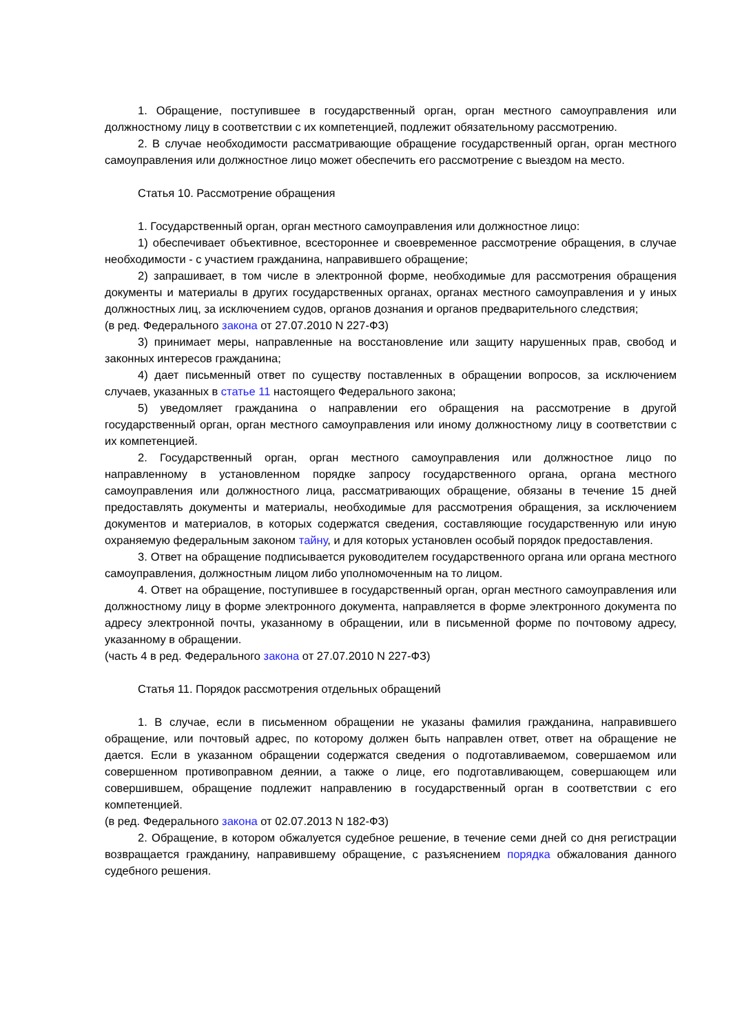1. Обращение, поступившее в государственный орган, орган местного самоуправления или должностному лицу в соответствии с их компетенцией, подлежит обязательному рассмотрению.
2. В случае необходимости рассматривающие обращение государственный орган, орган местного самоуправления или должностное лицо может обеспечить его рассмотрение с выездом на место.
Статья 10. Рассмотрение обращения
1. Государственный орган, орган местного самоуправления или должностное лицо:
1) обеспечивает объективное, всестороннее и своевременное рассмотрение обращения, в случае необходимости - с участием гражданина, направившего обращение;
2) запрашивает, в том числе в электронной форме, необходимые для рассмотрения обращения документы и материалы в других государственных органах, органах местного самоуправления и у иных должностных лиц, за исключением судов, органов дознания и органов предварительного следствия;
(в ред. Федерального закона от 27.07.2010 N 227-ФЗ)
3) принимает меры, направленные на восстановление или защиту нарушенных прав, свобод и законных интересов гражданина;
4) дает письменный ответ по существу поставленных в обращении вопросов, за исключением случаев, указанных в статье 11 настоящего Федерального закона;
5) уведомляет гражданина о направлении его обращения на рассмотрение в другой государственный орган, орган местного самоуправления или иному должностному лицу в соответствии с их компетенцией.
2. Государственный орган, орган местного самоуправления или должностное лицо по направленному в установленном порядке запросу государственного органа, органа местного самоуправления или должностного лица, рассматривающих обращение, обязаны в течение 15 дней предоставлять документы и материалы, необходимые для рассмотрения обращения, за исключением документов и материалов, в которых содержатся сведения, составляющие государственную или иную охраняемую федеральным законом тайну, и для которых установлен особый порядок предоставления.
3. Ответ на обращение подписывается руководителем государственного органа или органа местного самоуправления, должностным лицом либо уполномоченным на то лицом.
4. Ответ на обращение, поступившее в государственный орган, орган местного самоуправления или должностному лицу в форме электронного документа, направляется в форме электронного документа по адресу электронной почты, указанному в обращении, или в письменной форме по почтовому адресу, указанному в обращении.
(часть 4 в ред. Федерального закона от 27.07.2010 N 227-ФЗ)
Статья 11. Порядок рассмотрения отдельных обращений
1. В случае, если в письменном обращении не указаны фамилия гражданина, направившего обращение, или почтовый адрес, по которому должен быть направлен ответ, ответ на обращение не дается. Если в указанном обращении содержатся сведения о подготавливаемом, совершаемом или совершенном противоправном деянии, а также о лице, его подготавливающем, совершающем или совершившем, обращение подлежит направлению в государственный орган в соответствии с его компетенцией.
(в ред. Федерального закона от 02.07.2013 N 182-ФЗ)
2. Обращение, в котором обжалуется судебное решение, в течение семи дней со дня регистрации возвращается гражданину, направившему обращение, с разъяснением порядка обжалования данного судебного решения.